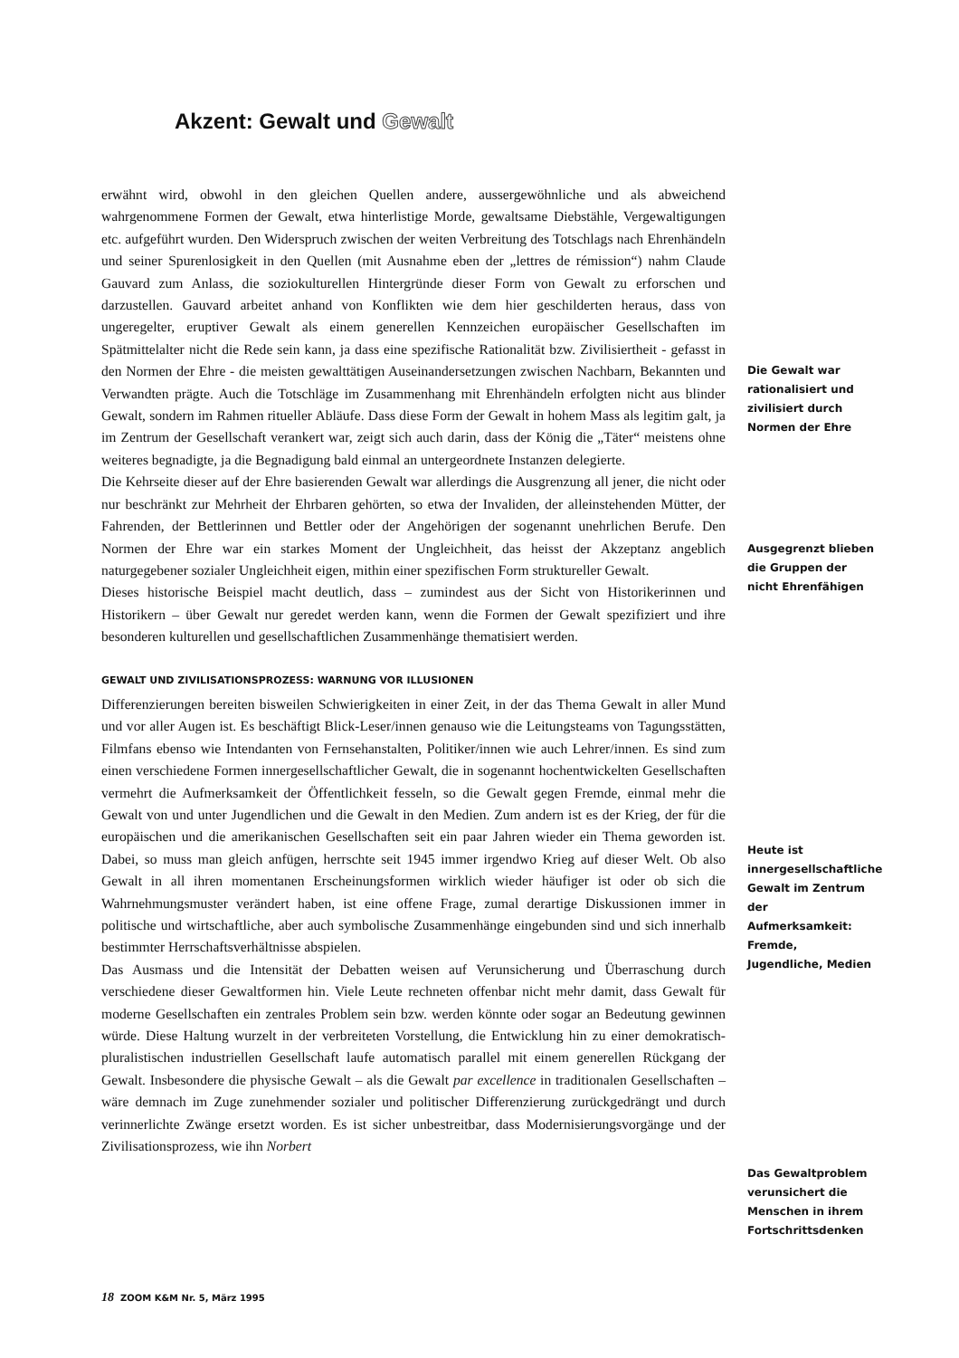Akzent: Gewalt und Gewalt
erwähnt wird, obwohl in den gleichen Quellen andere, aussergewöhnliche und als abweichend wahrgenommene Formen der Gewalt, etwa hinterlistige Morde, gewaltsame Diebstähle, Vergewaltigungen etc. aufgeführt wurden. Den Widerspruch zwischen der weiten Verbreitung des Totschlags nach Ehrenhändeln und seiner Spurenlosigkeit in den Quellen (mit Ausnahme eben der „lettres de rémission“) nahm Claude Gauvard zum Anlass, die soziokulturellen Hintergründe dieser Form von Gewalt zu erforschen und darzustellen. Gauvard arbeitet anhand von Konflikten wie dem hier geschilderten heraus, dass von ungeregelter, eruptiver Gewalt als einem generellen Kennzeichen europäischer Gesellschaften im Spätmittelalter nicht die Rede sein kann, ja dass eine spezifische Rationalität bzw. Zivilisiertheit - gefasst in den Normen der Ehre - die meisten gewalttätigen Auseinandersetzungen zwischen Nachbarn, Bekannten und Verwandten prägte. Auch die Totschläge im Zusammenhang mit Ehrenhändeln erfolgten nicht aus blinder Gewalt, sondern im Rahmen ritueller Abläufe. Dass diese Form der Gewalt in hohem Mass als legitim galt, ja im Zentrum der Gesellschaft verankert war, zeigt sich auch darin, dass der König die „Täter“ meistens ohne weiteres begnadigte, ja die Begnadigung bald einmal an untergeordnete Instanzen delegierte.
Die Kehrseite dieser auf der Ehre basierenden Gewalt war allerdings die Ausgrenzung all jener, die nicht oder nur beschränkt zur Mehrheit der Ehrbaren gehörten, so etwa der Invaliden, der alleinstehenden Mütter, der Fahrenden, der Bettlerinnen und Bettler oder der Angehörigen der sogenannt unehrlichen Berufe. Den Normen der Ehre war ein starkes Moment der Ungleichheit, das heisst der Akzeptanz angeblich naturgegebener sozialer Ungleichheit eigen, mithin einer spezifischen Form struktureller Gewalt.
Dieses historische Beispiel macht deutlich, dass – zumindest aus der Sicht von Historikerinnen und Historikern – über Gewalt nur geredet werden kann, wenn die Formen der Gewalt spezifiziert und ihre besonderen kulturellen und gesellschaftlichen Zusammenhänge thematisiert werden.
GEWALT UND ZIVILISATIONSPROZESS: WARNUNG VOR ILLUSIONEN
Differenzierungen bereiten bisweilen Schwierigkeiten in einer Zeit, in der das Thema Gewalt in aller Mund und vor aller Augen ist. Es beschäftigt Blick-Leser/innen genauso wie die Leitungsteams von Tagungsstätten, Filmfans ebenso wie Intendanten von Fernsehanstalten, Politiker/innen wie auch Lehrer/innen. Es sind zum einen verschiedene Formen innergesellschaftlicher Gewalt, die in sogenannt hochentwickelten Gesellschaften vermehrt die Aufmerksamkeit der Öffentlichkeit fesseln, so die Gewalt gegen Fremde, einmal mehr die Gewalt von und unter Jugendlichen und die Gewalt in den Medien. Zum andern ist es der Krieg, der für die europäischen und die amerikanischen Gesellschaften seit ein paar Jahren wieder ein Thema geworden ist. Dabei, so muss man gleich anfügen, herrschte seit 1945 immer irgendwo Krieg auf dieser Welt. Ob also Gewalt in all ihren momentanen Erscheinungsformen wirklich wieder häufiger ist oder ob sich die Wahrnehmungsmuster verändert haben, ist eine offene Frage, zumal derartige Diskussionen immer in politische und wirtschaftliche, aber auch symbolische Zusammenhänge eingebunden sind und sich innerhalb bestimmter Herrschaftsverhältnisse abspielen.
Das Ausmass und die Intensität der Debatten weisen auf Verunsicherung und Überraschung durch verschiedene dieser Gewaltformen hin. Viele Leute rechneten offenbar nicht mehr damit, dass Gewalt für moderne Gesellschaften ein zentrales Problem sein bzw. werden könnte oder sogar an Bedeutung gewinnen würde. Diese Haltung wurzelt in der verbreiteten Vorstellung, die Entwicklung hin zu einer demokratisch-pluralistischen industriellen Gesellschaft laufe automatisch parallel mit einem generellen Rückgang der Gewalt. Insbesondere die physische Gewalt – als die Gewalt par excellence in traditionalen Gesellschaften – wäre demnach im Zuge zunehmender sozialer und politischer Differenzierung zurückgedrängt und durch verinnerlichte Zwänge ersetzt worden. Es ist sicher unbestreitbar, dass Modernisierungsvorgänge und der Zivilisationsprozess, wie ihn Norbert
Die Gewalt war rationalisiert und zivilisiert durch Normen der Ehre
Ausgegrenzt blieben die Gruppen der nicht Ehrenfähigen
Heute ist innergesellschaftliche Gewalt im Zentrum der Aufmerksamkeit: Fremde, Jugendliche, Medien
Das Gewaltproblem verunsichert die Menschen in ihrem Fortschrittsdenken
18 ZOOM K&M Nr. 5, März 1995